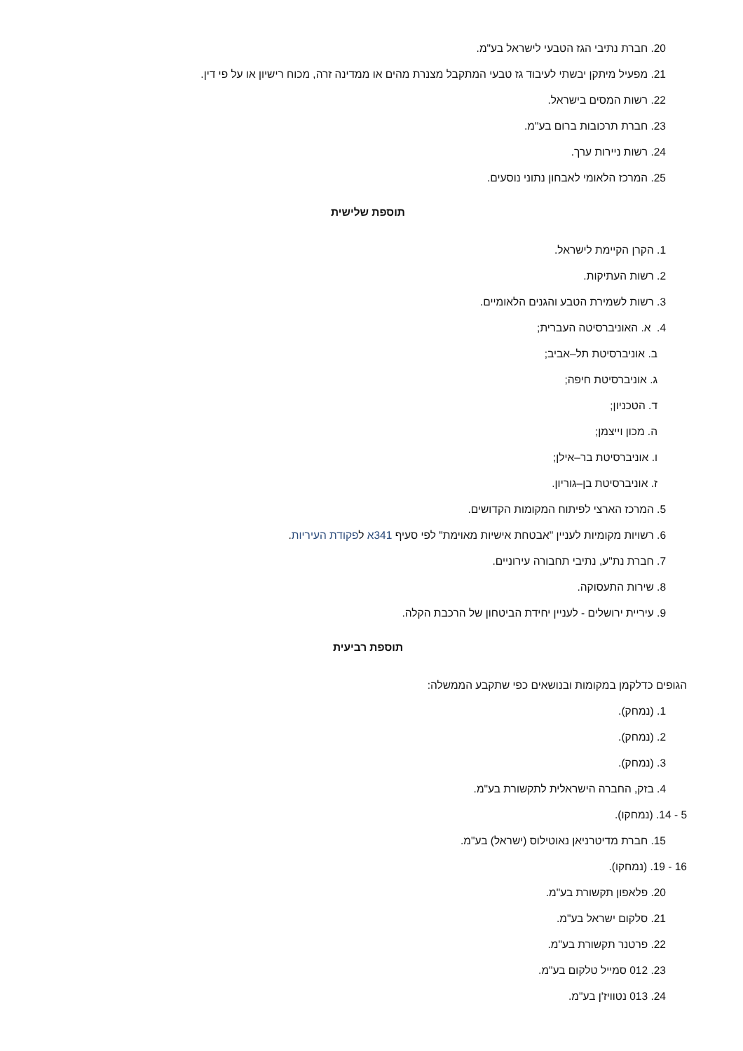20. חברת נתיבי הגז הטבעי לישראל בע"מ.
21. מפעיל מיתקן יבשתי לעיבוד גז טבעי המתקבל מצנרת מהים או ממדינה זרה, מכוח רישיון או על פי דין.
22. רשות המסים בישראל.
23. חברת תרכובות ברום בע"מ.
24. רשות ניירות ערך.
25. המרכז הלאומי לאבחון נתוני נוסעים.
תוספת שלישית
1. הקרן הקיימת לישראל.
2. רשות העתיקות.
3. רשות לשמירת הטבע והגנים הלאומיים.
4. א. האוניברסיטה העברית;
ב. אוניברסיטת תל–אביב;
ג. אוניברסיטת חיפה;
ד. הטכניון;
ה. מכון וייצמן;
ו. אוניברסיטת בר–אילן;
ז. אוניברסיטת בן–גוריון.
5. המרכז הארצי לפיתוח המקומות הקדושים.
6. רשויות מקומיות לעניין "אבטחת אישיות מאוימת" לפי סעיף 341א לפקודת העיריות.
7. חברת נת"ע, נתיבי תחבורה עירוניים.
8. שירות התעסוקה.
9. עיריית ירושלים - לעניין יחידת הביטחון של הרכבת הקלה.
תוספת רביעית
הגופים כדלקמן במקומות ובנושאים כפי שתקבע הממשלה:
1. (נמחק).
2. (נמחק).
3. (נמחק).
4. בזק, החברה הישראלית לתקשורת בע"מ.
5 - 14. (נמחקו).
15. חברת מדיטרניאן נאוטילוס (ישראל) בע"מ.
16 - 19. (נמחקו).
20. פלאפון תקשורת בע"מ.
21. סלקום ישראל בע"מ.
22. פרטנר תקשורת בע"מ.
23. 012 סמייל טלקום בע"מ.
24. 013 נטוויז'ן בע"מ.